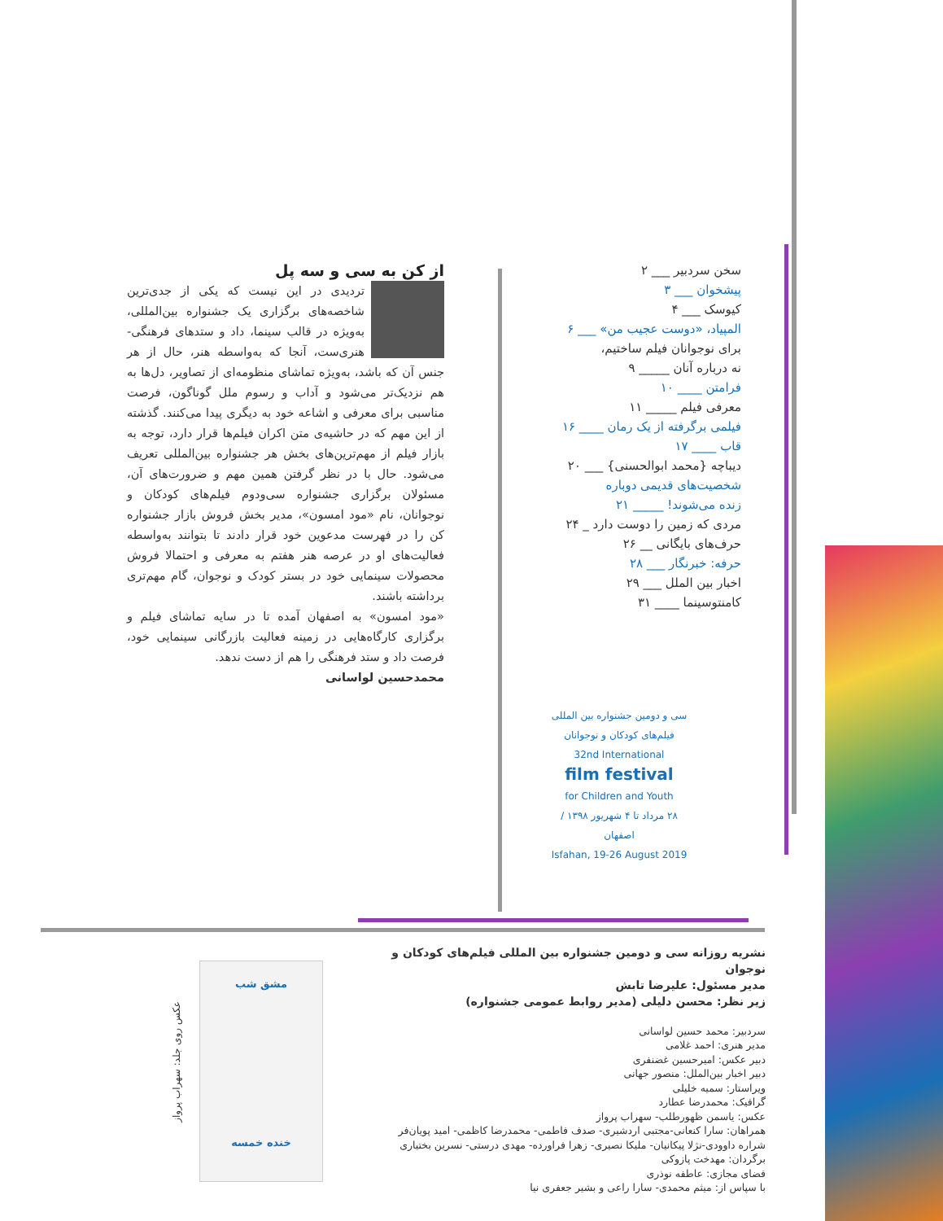سخن سردبیر ___ ۲
پیشخوان ___ ۳
کیوسک ___ ۴
المپیاد، «دوست عجیب من» ___ ۶
برای نوجوانان فیلم ساختیم،
نه درباره آنان _____ ۹
فرامتن ____ ۱۰
معرفی فیلم _____ ۱۱
فیلمی برگرفته از یک رمان ____ ۱۶
قاب ____ ۱۷
دیباچه {محمد ابوالحسنی} ___ ۲۰
شخصیت‌های قدیمی دوباره
زنده می‌شوند! _____ ۲۱
مردی که زمین را دوست دارد _ ۲۴
حرف‌های بایگانی __ ۲۶
حرفه: خبرنگار ___ ۲۸
اخبار بین الملل ___ ۲۹
کامنتوسینما ____ ۳۱
سی و دومین جشنواره بین المللی فیلم‌های کودکان و نوجوانان
32nd International
film festival
for Children and Youth
۲۸ مرداد تا ۴ شهریور ۱۳۹۸ / اصفهان
Isfahan, 19-26 August 2019
از کن به سی و سه پل
تردیدی در این نیست که یکی از جدی‌ترین شاخصه‌های برگزاری یک جشنواره بین‌المللی، به‌ویژه در قالب سینما، داد و ستدهای فرهنگی-هنری‌ست، آنجا که به‌واسطه هنر، حال از هر جنس آن که باشد، به‌ویژه تماشای منظومه‌ای از تصاویر، دل‌ها به هم نزدیک‌تر می‌شود و آداب و رسوم ملل گوناگون، فرصت مناسبی برای معرفی و اشاعه خود به دیگری پیدا می‌کنند. گذشته از این مهم که در حاشیه‌ی متن اکران فیلم‌ها قرار دارد، توجه به بازار فیلم از مهم‌ترین‌های بخش هر جشنواره بین‌المللی تعریف می‌شود. حال با در نظر گرفتن همین مهم و ضرورت‌های آن، مسئولان برگزاری جشنواره سی‌ودوم فیلم‌های کودکان و نوجوانان، نام «مود امسون»، مدیر بخش فروش بازار جشنواره کن را در فهرست مدعوین خود قرار دادند تا بتوانند به‌واسطه فعالیت‌های او در عرصه هنر هفتم به معرفی و احتمالا فروش محصولات سینمایی خود در بستر کودک و نوجوان، گام مهم‌تری برداشته باشند.
«مود امسون» به اصفهان آمده تا در سایه تماشای فیلم و برگزاری کارگاه‌هایی در زمینه فعالیت بازرگانی سینمایی خود، فرصت داد و ستد فرهنگی را هم از دست ندهد.
محمدحسین لواسانی
نشریه روزانه سی و دومین جشنواره بین المللی فیلم‌های کودکان و نوجوان
مدیر مسئول: علیرضا تابش
زیر نظر: محسن دلیلی (مدیر روابط عمومی جشنواره)
سردبیر: محمد حسین لواسانی
مدیر هنری: احمد غلامی
دبیر عکس: امیرحسین غضنفری
دبیر اخبار بین‌الملل: منصور جهانی
ویراستار: سمیه خلیلی
گرافیک: محمدرضا عطارد
عکس: یاسمن ظهورطلب- سهراب پرواز
همراهان: سارا کنعانی-مجتبی اردشیری- صدف فاطمی- محمدرضا کاظمی- امید پویان‌فر
شراره داوودی-نژلا پیکانیان- ملیکا نصیری- زهرا فراورده- مهدی درستی- نسرین بختیاری
برگردان: مهدخت پازوکی
فضای مجازی: عاطفه نوذری
با سپاس از: میثم محمدی- سارا راعی و بشیر جعفری نیا
مشق شب
خنده خمسه
عکس روی جلد: سهراب پرواز